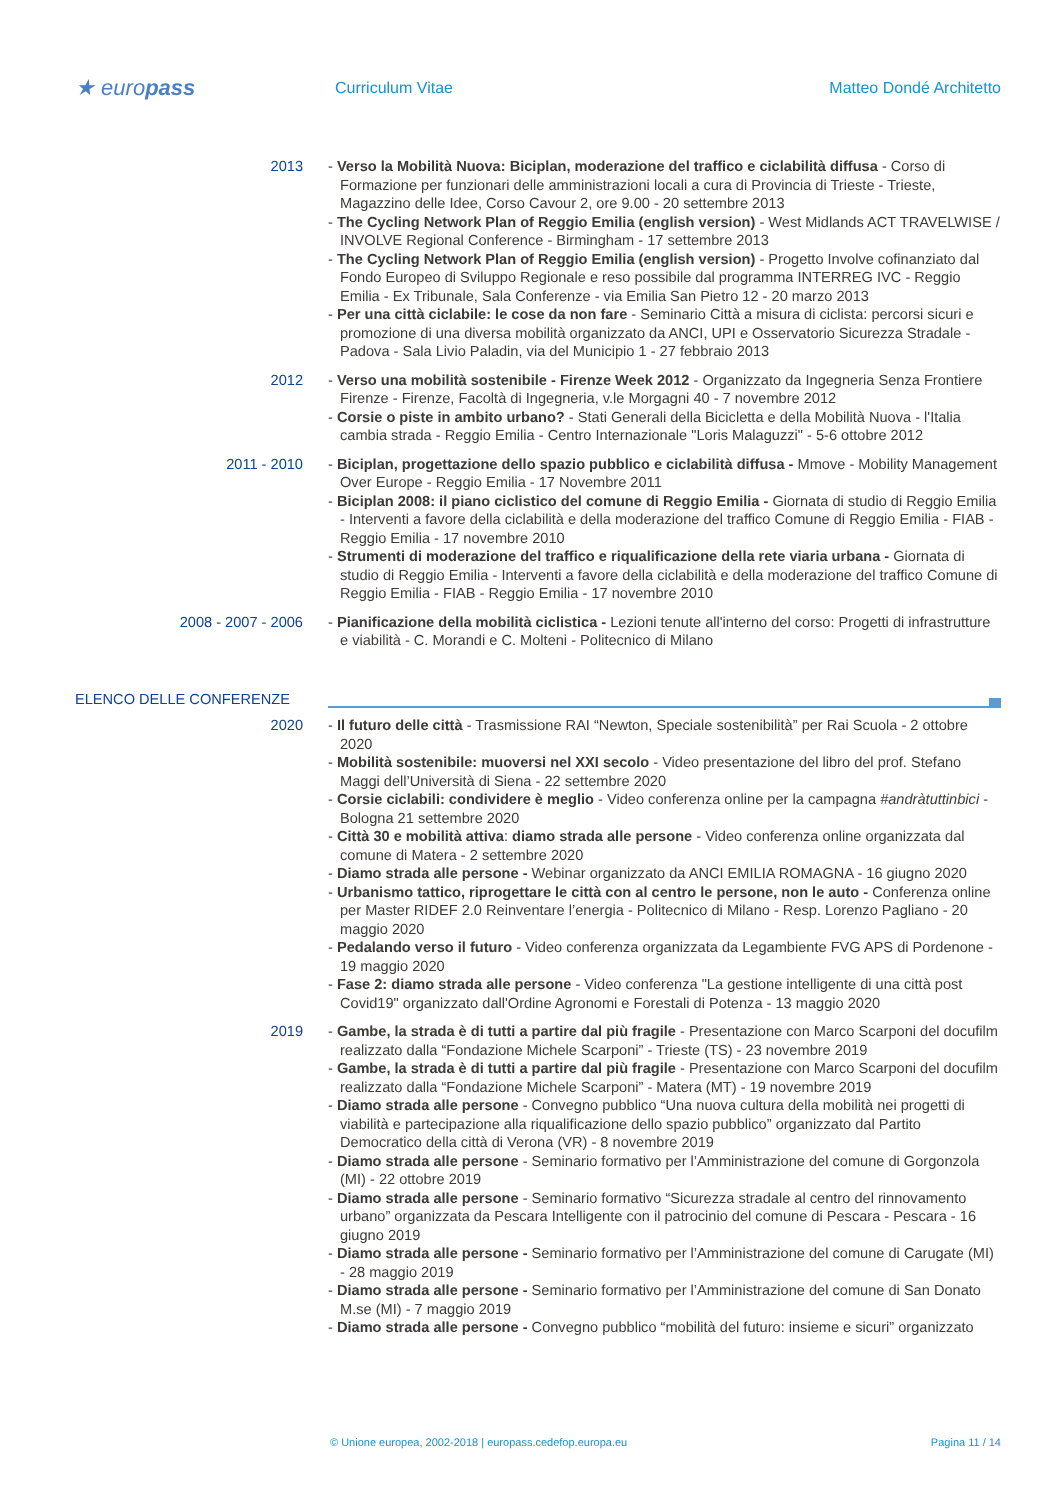★ europass
Curriculum Vitae Matteo Dondé Architetto
2013 - Verso la Mobilità Nuova: Biciplan, moderazione del traffico e ciclabilità diffusa - Corso di Formazione per funzionari delle amministrazioni locali a cura di Provincia di Trieste - Trieste, Magazzino delle Idee, Corso Cavour 2, ore 9.00 - 20 settembre 2013
- The Cycling Network Plan of Reggio Emilia (english version) - West Midlands ACT TRAVELWISE / INVOLVE Regional Conference - Birmingham - 17 settembre 2013
- The Cycling Network Plan of Reggio Emilia (english version) - Progetto Involve cofinanziato dal Fondo Europeo di Sviluppo Regionale e reso possibile dal programma INTERREG IVC - Reggio Emilia - Ex Tribunale, Sala Conferenze - via Emilia San Pietro 12 - 20 marzo 2013
- Per una città ciclabile: le cose da non fare - Seminario Città a misura di ciclista: percorsi sicuri e promozione di una diversa mobilità organizzato da ANCI, UPI e Osservatorio Sicurezza Stradale - Padova - Sala Livio Paladin, via del Municipio 1 - 27 febbraio 2013
2012 - Verso una mobilità sostenibile - Firenze Week 2012 - Organizzato da Ingegneria Senza Frontiere Firenze - Firenze, Facoltà di Ingegneria, v.le Morgagni 40 - 7 novembre 2012
- Corsie o piste in ambito urbano? - Stati Generali della Bicicletta e della Mobilità Nuova - l'Italia cambia strada - Reggio Emilia - Centro Internazionale "Loris Malaguzzi" - 5-6 ottobre 2012
2011 - 2010 - Biciplan, progettazione dello spazio pubblico e ciclabilità diffusa - Mmove - Mobility Management Over Europe - Reggio Emilia - 17 Novembre 2011
- Biciplan 2008: il piano ciclistico del comune di Reggio Emilia - Giornata di studio di Reggio Emilia - Interventi a favore della ciclabilità e della moderazione del traffico Comune di Reggio Emilia - FIAB - Reggio Emilia - 17 novembre 2010
- Strumenti di moderazione del traffico e riqualificazione della rete viaria urbana - Giornata di studio di Reggio Emilia - Interventi a favore della ciclabilità e della moderazione del traffico Comune di Reggio Emilia - FIAB - Reggio Emilia - 17 novembre 2010
2008 - 2007 - 2006 - Pianificazione della mobilità ciclistica - Lezioni tenute all'interno del corso: Progetti di infrastrutture e viabilità - C. Morandi e C. Molteni - Politecnico di Milano
ELENCO DELLE CONFERENZE
2020 - Il futuro delle città - Trasmissione RAI “Newton, Speciale sostenibilità” per Rai Scuola - 2 ottobre 2020
- Mobilità sostenibile: muoversi nel XXI secolo - Video presentazione del libro del prof. Stefano Maggi dell’Università di Siena - 22 settembre 2020
- Corsie ciclabili: condividere è meglio - Video conferenza online per la campagna #andràtuttinbici - Bologna 21 settembre 2020
- Città 30 e mobilità attiva: diamo strada alle persone - Video conferenza online organizzata dal comune di Matera - 2 settembre 2020
- Diamo strada alle persone - Webinar organizzato da ANCI EMILIA ROMAGNA - 16 giugno 2020
- Urbanismo tattico, riprogettare le città con al centro le persone, non le auto - Conferenza online per Master RIDEF 2.0 Reinventare l’energia - Politecnico di Milano - Resp. Lorenzo Pagliano - 20 maggio 2020
- Pedalando verso il futuro - Video conferenza organizzata da Legambiente FVG APS di Pordenone - 19 maggio 2020
- Fase 2: diamo strada alle persone - Video conferenza "La gestione intelligente di una città post Covid19" organizzato dall'Ordine Agronomi e Forestali di Potenza - 13 maggio 2020
2019 - Gambe, la strada è di tutti a partire dal più fragile - Presentazione con Marco Scarponi del docufilm realizzato dalla “Fondazione Michele Scarponi” - Trieste (TS) - 23 novembre 2019
- Gambe, la strada è di tutti a partire dal più fragile - Presentazione con Marco Scarponi del docufilm realizzato dalla “Fondazione Michele Scarponi” - Matera (MT) - 19 novembre 2019
- Diamo strada alle persone - Convegno pubblico “Una nuova cultura della mobilità nei progetti di viabilità e partecipazione alla riqualificazione dello spazio pubblico” organizzato dal Partito Democratico della città di Verona (VR) - 8 novembre 2019
- Diamo strada alle persone - Seminario formativo per l’Amministrazione del comune di Gorgonzola (MI) - 22 ottobre 2019
- Diamo strada alle persone - Seminario formativo “Sicurezza stradale al centro del rinnovamento urbano” organizzata da Pescara Intelligente con il patrocinio del comune di Pescara - Pescara - 16 giugno 2019
- Diamo strada alle persone - Seminario formativo per l’Amministrazione del comune di Carugate (MI) - 28 maggio 2019
- Diamo strada alle persone - Seminario formativo per l’Amministrazione del comune di San Donato M.se (MI) - 7 maggio 2019
- Diamo strada alle persone - Convegno pubblico “mobilità del futuro: insieme e sicuri” organizzato
© Unione europea, 2002-2018 | europass.cedefop.europa.eu Pagina 11 / 14